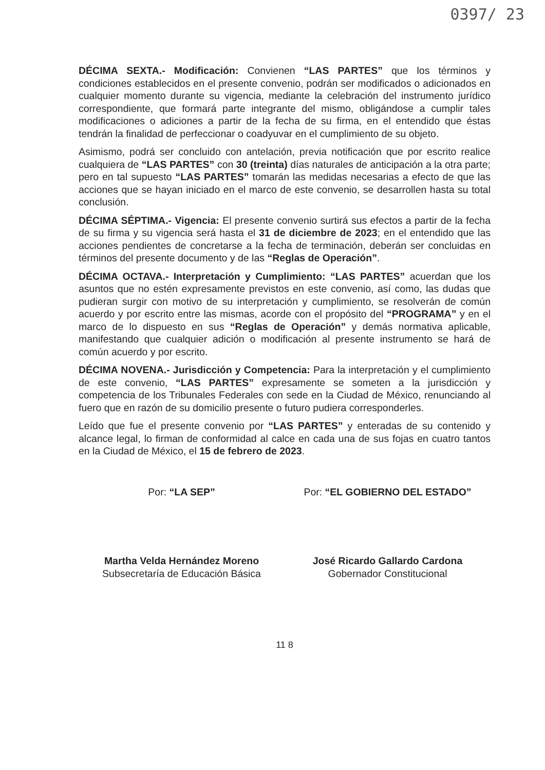0397/ 23
DÉCIMA SEXTA.- Modificación: Convienen “LAS PARTES” que los términos y condiciones establecidos en el presente convenio, podrán ser modificados o adicionados en cualquier momento durante su vigencia, mediante la celebración del instrumento jurídico correspondiente, que formará parte integrante del mismo, obligándose a cumplir tales modificaciones o adiciones a partir de la fecha de su firma, en el entendido que éstas tendrán la finalidad de perfeccionar o coadyuvar en el cumplimiento de su objeto.
Asimismo, podrá ser concluido con antelación, previa notificación que por escrito realice cualquiera de “LAS PARTES” con 30 (treinta) días naturales de anticipación a la otra parte; pero en tal supuesto “LAS PARTES” tomarán las medidas necesarias a efecto de que las acciones que se hayan iniciado en el marco de este convenio, se desarrollen hasta su total conclusión.
DÉCIMA SÉPTIMA.- Vigencia: El presente convenio surtirá sus efectos a partir de la fecha de su firma y su vigencia será hasta el 31 de diciembre de 2023; en el entendido que las acciones pendientes de concretarse a la fecha de terminación, deberán ser concluidas en términos del presente documento y de las “Reglas de Operación”.
DÉCIMA OCTAVA.- Interpretación y Cumplimiento: “LAS PARTES” acuerdan que los asuntos que no estén expresamente previstos en este convenio, así como, las dudas que pudieran surgir con motivo de su interpretación y cumplimiento, se resolverán de común acuerdo y por escrito entre las mismas, acorde con el propósito del “PROGRAMA” y en el marco de lo dispuesto en sus “Reglas de Operación” y demás normativa aplicable, manifestando que cualquier adición o modificación al presente instrumento se hará de común acuerdo y por escrito.
DÉCIMA NOVENA.- Jurisdicción y Competencia: Para la interpretación y el cumplimiento de este convenio, “LAS PARTES” expresamente se someten a la jurisdicción y competencia de los Tribunales Federales con sede en la Ciudad de México, renunciando al fuero que en razón de su domicilio presente o futuro pudiera corresponderles.
Leído que fue el presente convenio por “LAS PARTES” y enteradas de su contenido y alcance legal, lo firman de conformidad al calce en cada una de sus fojas en cuatro tantos en la Ciudad de México, el 15 de febrero de 2023.
Por: “LA SEP”
Martha Velda Hernández Moreno
Subsecretaría de Educación Básica
Por: “EL GOBIERNO DEL ESTADO”
José Ricardo Gallardo Cardona
Gobernador Constitucional
11 8